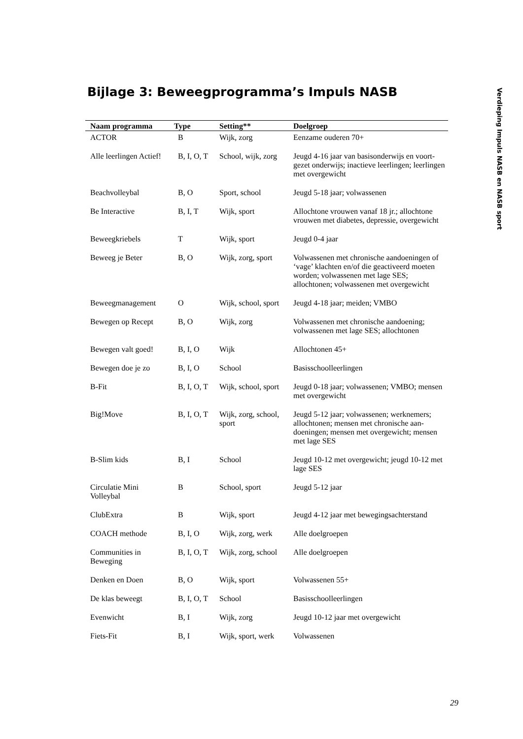Bijlage 3: Beweegprogramma’s Impuls NASB
Verdieping Impuls NASB en NASB sport
| Naam programma | Type | Setting** | Doelgroep |
| --- | --- | --- | --- |
| ACTOR | B | Wijk, zorg | Eenzame ouderen 70+ |
| Alle leerlingen Actief! | B, I, O, T | School, wijk, zorg | Jeugd 4-16 jaar van basisonderwijs en voort-gezet onderwijs; inactieve leerlingen; leerlingen met overgewicht |
| Beachvolleybal | B, O | Sport, school | Jeugd 5-18 jaar; volwassenen |
| Be Interactive | B, I, T | Wijk, sport | Allochtone vrouwen vanaf 18 jr.; allochtone vrouwen met diabetes, depressie, overgewicht |
| Beweegkriebels | T | Wijk, sport | Jeugd 0-4 jaar |
| Beweeg je Beter | B, O | Wijk, zorg, sport | Volwassenen met chronische aandoeningen of ‘vage’ klachten en/of die geactiveerd moeten worden; volwassenen met lage SES; allochtonen; volwassenen met overgewicht |
| Beweegmanagement | O | Wijk, school, sport | Jeugd 4-18 jaar; meiden; VMBO |
| Bewegen op Recept | B, O | Wijk, zorg | Volwassenen met chronische aandoening; volwassenen met lage SES; allochtonen |
| Bewegen valt goed! | B, I, O | Wijk | Allochtonen 45+ |
| Bewegen doe je zo | B, I, O | School | Basisschoolleerlingen |
| B-Fit | B, I, O, T | Wijk, school, sport | Jeugd 0-18 jaar; volwassenen; VMBO; mensen met overgewicht |
| Big!Move | B, I, O, T | Wijk, zorg, school, sport | Jeugd 5-12 jaar; volwassenen; werknemers; allochtonen; mensen met chronische aan-doeningen; mensen met overgewicht; mensen met lage SES |
| B-Slim kids | B, I | School | Jeugd 10-12 met overgewicht; jeugd 10-12 met lage SES |
| Circulatie Mini Volleybal | B | School, sport | Jeugd 5-12 jaar |
| ClubExtra | B | Wijk, sport | Jeugd 4-12 jaar met bewegingsachterstand |
| COACH methode | B, I, O | Wijk, zorg, werk | Alle doelgroepen |
| Communities in Beweging | B, I, O, T | Wijk, zorg, school | Alle doelgroepen |
| Denken en Doen | B, O | Wijk, sport | Volwassenen 55+ |
| De klas beweegt | B, I, O, T | School | Basisschoolleerlingen |
| Evenwicht | B, I | Wijk, zorg | Jeugd 10-12 jaar met overgewicht |
| Fiets-Fit | B, I | Wijk, sport, werk | Volwassenen |
29